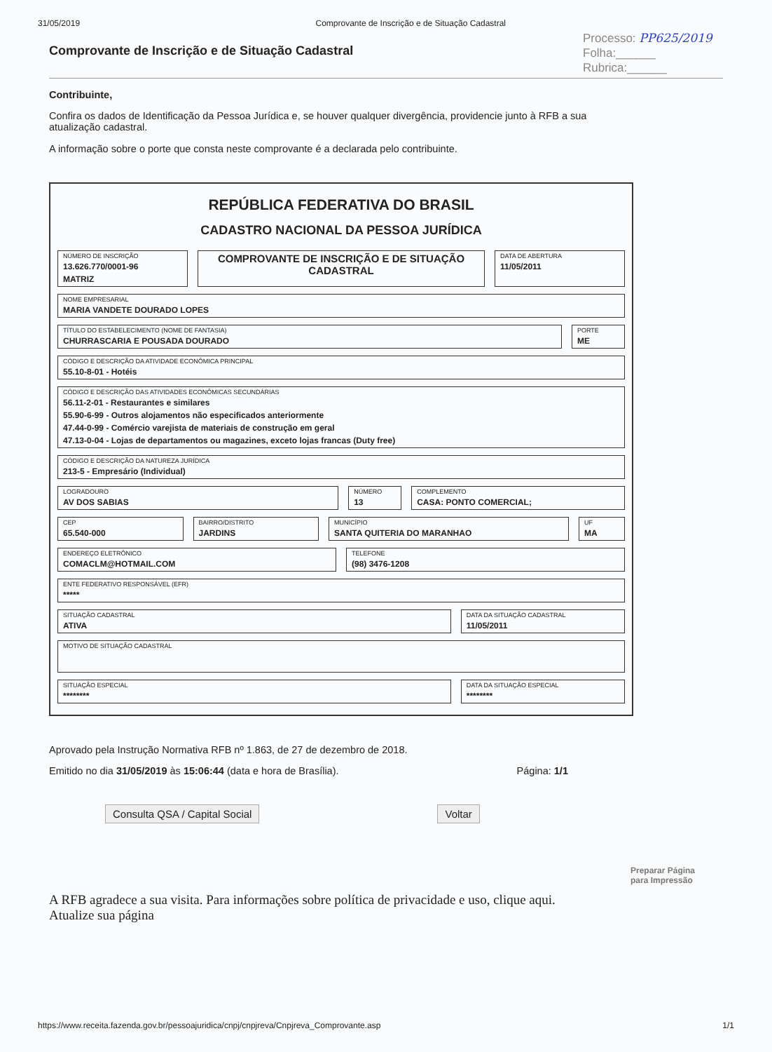31/05/2019 Comprovante de Inscrição e de Situação Cadastral
Comprovante de Inscrição e de Situação Cadastral
Processo: PP625/2019
Folha:______
Rubrica:______
Contribuinte,
Confira os dados de Identificação da Pessoa Jurídica e, se houver qualquer divergência, providencie junto à RFB a sua atualização cadastral.
A informação sobre o porte que consta neste comprovante é a declarada pelo contribuinte.
REPÚBLICA FEDERATIVA DO BRASIL
CADASTRO NACIONAL DA PESSOA JURÍDICA
NÚMERO DE INSCRIÇÃO
13.626.770/0001-96
MATRIZ
COMPROVANTE DE INSCRIÇÃO E DE SITUAÇÃO CADASTRAL
DATA DE ABERTURA
11/05/2011
NOME EMPRESARIAL
MARIA VANDETE DOURADO LOPES
TÍTULO DO ESTABELECIMENTO (NOME DE FANTASIA)
CHURRASCARIA E POUSADA DOURADO
PORTE
ME
CÓDIGO E DESCRIÇÃO DA ATIVIDADE ECONÔMICA PRINCIPAL
55.10-8-01 - Hotéis
CÓDIGO E DESCRIÇÃO DAS ATIVIDADES ECONÔMICAS SECUNDÁRIAS
56.11-2-01 - Restaurantes e similares
55.90-6-99 - Outros alojamentos não especificados anteriormente
47.44-0-99 - Comércio varejista de materiais de construção em geral
47.13-0-04 - Lojas de departamentos ou magazines, exceto lojas francas (Duty free)
CÓDIGO E DESCRIÇÃO DA NATUREZA JURÍDICA
213-5 - Empresário (Individual)
LOGRADOURO
AV DOS SABIAS
NÚMERO
13
COMPLEMENTO
CASA: PONTO COMERCIAL;
CEP
65.540-000
BAIRRO/DISTRITO
JARDINS
MUNICÍPIO
SANTA QUITERIA DO MARANHAO
UF
MA
ENDEREÇO ELETRÔNICO
COMACLM@HOTMAIL.COM
TELEFONE
(98) 3476-1208
ENTE FEDERATIVO RESPONSÁVEL (EFR)
*****
SITUAÇÃO CADASTRAL
ATIVA
DATA DA SITUAÇÃO CADASTRAL
11/05/2011
MOTIVO DE SITUAÇÃO CADASTRAL
SITUAÇÃO ESPECIAL
********
DATA DA SITUAÇÃO ESPECIAL
********
Aprovado pela Instrução Normativa RFB nº 1.863, de 27 de dezembro de 2018.
Emitido no dia 31/05/2019 às 15:06:44 (data e hora de Brasília). Página: 1/1
Consulta QSA / Capital Social Voltar
Preparar Página
para Impressão
A RFB agradece a sua visita. Para informações sobre política de privacidade e uso, clique aqui.
Atualize sua página
https://www.receita.fazenda.gov.br/pessoajuridica/cnpj/cnpjreva/Cnpjreva_Comprovante.asp 1/1